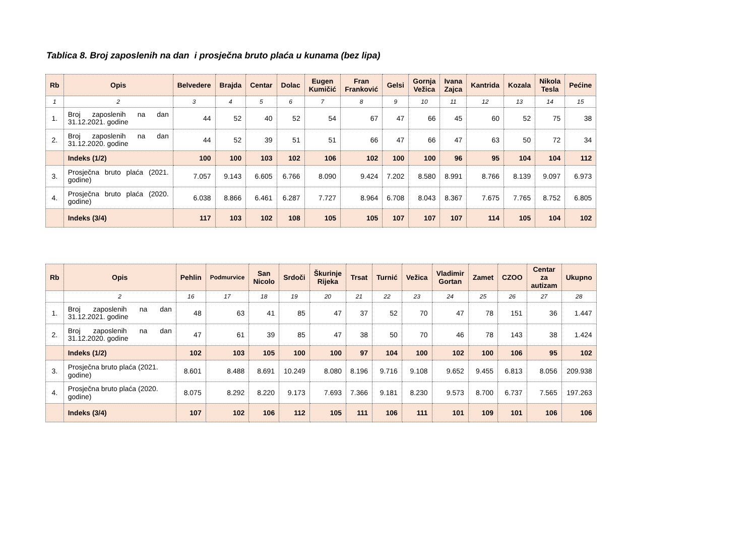Tablica 8. Broj zaposlenih na dan i prosječna bruto plaća u kunama (bez lipa)
| Rb | Opis | Belvedere | Brajda | Centar | Dolac | Eugen Kumičić | Fran Franković | Gelsi | Gornja Vežica | Ivana Zajca | Kantrida | Kozala | Nikola Tesla | Pećine |
| --- | --- | --- | --- | --- | --- | --- | --- | --- | --- | --- | --- | --- | --- | --- |
| 1 | 2 | 3 | 4 | 5 | 6 | 7 | 8 | 9 | 10 | 11 | 12 | 13 | 14 | 15 |
| 1. | Broj zaposlenih na dan 31.12.2021. godine | 44 | 52 | 40 | 52 | 54 | 67 | 47 | 66 | 45 | 60 | 52 | 75 | 38 |
| 2. | Broj zaposlenih na dan 31.12.2020. godine | 44 | 52 | 39 | 51 | 51 | 66 | 47 | 66 | 47 | 63 | 50 | 72 | 34 |
| | Indeks (1/2) | 100 | 100 | 103 | 102 | 106 | 102 | 100 | 100 | 96 | 95 | 104 | 104 | 112 |
| 3. | Prosječna bruto plaća (2021. godine) | 7.057 | 9.143 | 6.605 | 6.766 | 8.090 | 9.424 | 7.202 | 8.580 | 8.991 | 8.766 | 8.139 | 9.097 | 6.973 |
| 4. | Prosječna bruto plaća (2020. godine) | 6.038 | 8.866 | 6.461 | 6.287 | 7.727 | 8.964 | 6.708 | 8.043 | 8.367 | 7.675 | 7.765 | 8.752 | 6.805 |
| | Indeks (3/4) | 117 | 103 | 102 | 108 | 105 | 105 | 107 | 107 | 107 | 114 | 105 | 104 | 102 |
| Rb | Opis | Pehlin | Podmurvice | San Nicolo | Srdoči | Škurinje Rijeka | Trsat | Turnić | Vežica | Vladimir Gortan | Zamet | CZOO | Centar za autizam | Ukupno |
| --- | --- | --- | --- | --- | --- | --- | --- | --- | --- | --- | --- | --- | --- | --- |
| | 2 | 16 | 17 | 18 | 19 | 20 | 21 | 22 | 23 | 24 | 25 | 26 | 27 | 28 |
| 1. | Broj zaposlenih na dan 31.12.2021. godine | 48 | 63 | 41 | 85 | 47 | 37 | 52 | 70 | 47 | 78 | 151 | 36 | 1.447 |
| 2. | Broj zaposlenih na dan 31.12.2020. godine | 47 | 61 | 39 | 85 | 47 | 38 | 50 | 70 | 46 | 78 | 143 | 38 | 1.424 |
| | Indeks (1/2) | 102 | 103 | 105 | 100 | 100 | 97 | 104 | 100 | 102 | 100 | 106 | 95 | 102 |
| 3. | Prosječna bruto plaća (2021. godine) | 8.601 | 8.488 | 8.691 | 10.249 | 8.080 | 8.196 | 9.716 | 9.108 | 9.652 | 9.455 | 6.813 | 8.056 | 209.938 |
| 4. | Prosječna bruto plaća (2020. godine) | 8.075 | 8.292 | 8.220 | 9.173 | 7.693 | 7.366 | 9.181 | 8.230 | 9.573 | 8.700 | 6.737 | 7.565 | 197.263 |
| | Indeks (3/4) | 107 | 102 | 106 | 112 | 105 | 111 | 106 | 111 | 101 | 109 | 101 | 106 | 106 |